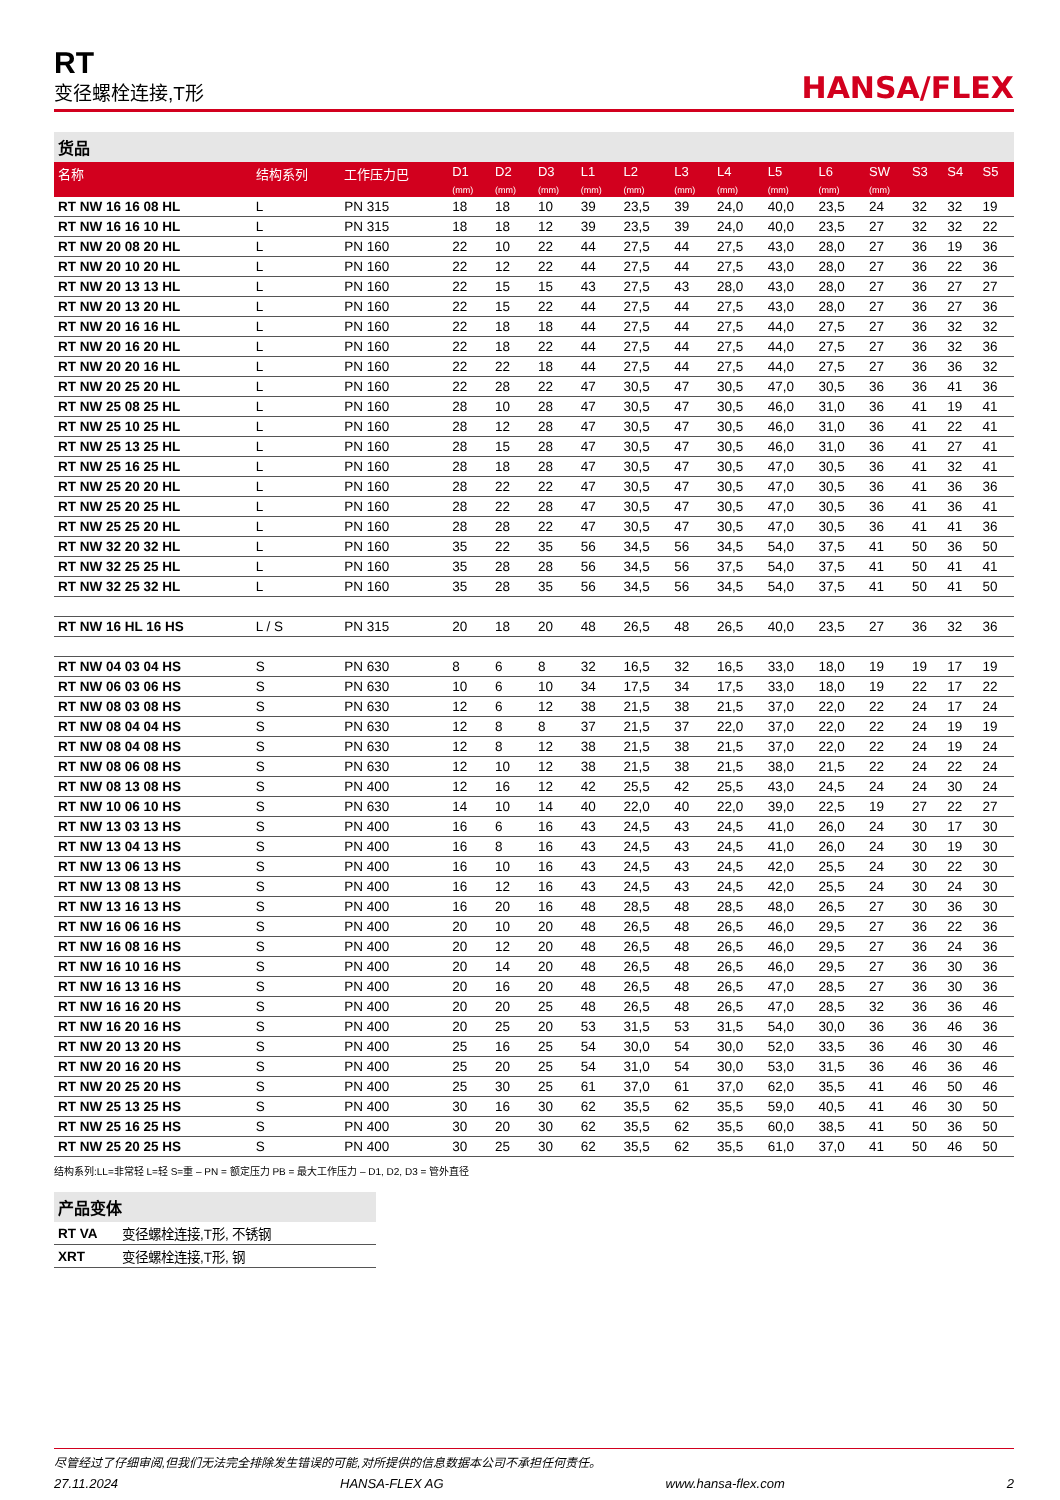RT
变径螺栓连接,T形
HANSA/FLEX
货品
| 名称 | 结构系列 | 工作压力巴 | D1 (mm) | D2 (mm) | D3 (mm) | L1 (mm) | L2 (mm) | L3 (mm) | L4 (mm) | L5 (mm) | L6 (mm) | SW (mm) | S3 | S4 | S5 |
| --- | --- | --- | --- | --- | --- | --- | --- | --- | --- | --- | --- | --- | --- | --- | --- |
| RT NW 16 16 08 HL | L | PN 315 | 18 | 18 | 10 | 39 | 23,5 | 39 | 24,0 | 40,0 | 23,5 | 24 | 32 | 32 | 19 |
| RT NW 16 16 10 HL | L | PN 315 | 18 | 18 | 12 | 39 | 23,5 | 39 | 24,0 | 40,0 | 23,5 | 27 | 32 | 32 | 22 |
| RT NW 20 08 20 HL | L | PN 160 | 22 | 10 | 22 | 44 | 27,5 | 44 | 27,5 | 43,0 | 28,0 | 27 | 36 | 19 | 36 |
| RT NW 20 10 20 HL | L | PN 160 | 22 | 12 | 22 | 44 | 27,5 | 44 | 27,5 | 43,0 | 28,0 | 27 | 36 | 22 | 36 |
| RT NW 20 13 13 HL | L | PN 160 | 22 | 15 | 15 | 43 | 27,5 | 43 | 28,0 | 43,0 | 28,0 | 27 | 36 | 27 | 27 |
| RT NW 20 13 20 HL | L | PN 160 | 22 | 15 | 22 | 44 | 27,5 | 44 | 27,5 | 43,0 | 28,0 | 27 | 36 | 27 | 36 |
| RT NW 20 16 16 HL | L | PN 160 | 22 | 18 | 18 | 44 | 27,5 | 44 | 27,5 | 44,0 | 27,5 | 27 | 36 | 32 | 32 |
| RT NW 20 16 20 HL | L | PN 160 | 22 | 18 | 22 | 44 | 27,5 | 44 | 27,5 | 44,0 | 27,5 | 27 | 36 | 32 | 36 |
| RT NW 20 20 16 HL | L | PN 160 | 22 | 22 | 18 | 44 | 27,5 | 44 | 27,5 | 44,0 | 27,5 | 27 | 36 | 36 | 32 |
| RT NW 20 25 20 HL | L | PN 160 | 22 | 28 | 22 | 47 | 30,5 | 47 | 30,5 | 47,0 | 30,5 | 36 | 36 | 41 | 36 |
| RT NW 25 08 25 HL | L | PN 160 | 28 | 10 | 28 | 47 | 30,5 | 47 | 30,5 | 46,0 | 31,0 | 36 | 41 | 19 | 41 |
| RT NW 25 10 25 HL | L | PN 160 | 28 | 12 | 28 | 47 | 30,5 | 47 | 30,5 | 46,0 | 31,0 | 36 | 41 | 22 | 41 |
| RT NW 25 13 25 HL | L | PN 160 | 28 | 15 | 28 | 47 | 30,5 | 47 | 30,5 | 46,0 | 31,0 | 36 | 41 | 27 | 41 |
| RT NW 25 16 25 HL | L | PN 160 | 28 | 18 | 28 | 47 | 30,5 | 47 | 30,5 | 47,0 | 30,5 | 36 | 41 | 32 | 41 |
| RT NW 25 20 20 HL | L | PN 160 | 28 | 22 | 22 | 47 | 30,5 | 47 | 30,5 | 47,0 | 30,5 | 36 | 41 | 36 | 36 |
| RT NW 25 20 25 HL | L | PN 160 | 28 | 22 | 28 | 47 | 30,5 | 47 | 30,5 | 47,0 | 30,5 | 36 | 41 | 36 | 41 |
| RT NW 25 25 20 HL | L | PN 160 | 28 | 28 | 22 | 47 | 30,5 | 47 | 30,5 | 47,0 | 30,5 | 36 | 41 | 41 | 36 |
| RT NW 32 20 32 HL | L | PN 160 | 35 | 22 | 35 | 56 | 34,5 | 56 | 34,5 | 54,0 | 37,5 | 41 | 50 | 36 | 50 |
| RT NW 32 25 25 HL | L | PN 160 | 35 | 28 | 28 | 56 | 34,5 | 56 | 37,5 | 54,0 | 37,5 | 41 | 50 | 41 | 41 |
| RT NW 32 25 32 HL | L | PN 160 | 35 | 28 | 35 | 56 | 34,5 | 56 | 34,5 | 54,0 | 37,5 | 41 | 50 | 41 | 50 |
| RT NW 16 HL 16 HS | L / S | PN 315 | 20 | 18 | 20 | 48 | 26,5 | 48 | 26,5 | 40,0 | 23,5 | 27 | 36 | 32 | 36 |
| RT NW 04 03 04 HS | S | PN 630 | 8 | 6 | 8 | 32 | 16,5 | 32 | 16,5 | 33,0 | 18,0 | 19 | 19 | 17 | 19 |
| RT NW 06 03 06 HS | S | PN 630 | 10 | 6 | 10 | 34 | 17,5 | 34 | 17,5 | 33,0 | 18,0 | 19 | 22 | 17 | 22 |
| RT NW 08 03 08 HS | S | PN 630 | 12 | 6 | 12 | 38 | 21,5 | 38 | 21,5 | 37,0 | 22,0 | 22 | 24 | 17 | 24 |
| RT NW 08 04 04 HS | S | PN 630 | 12 | 8 | 8 | 37 | 21,5 | 37 | 22,0 | 37,0 | 22,0 | 22 | 24 | 19 | 19 |
| RT NW 08 04 08 HS | S | PN 630 | 12 | 8 | 12 | 38 | 21,5 | 38 | 21,5 | 37,0 | 22,0 | 22 | 24 | 19 | 24 |
| RT NW 08 06 08 HS | S | PN 630 | 12 | 10 | 12 | 38 | 21,5 | 38 | 21,5 | 38,0 | 21,5 | 22 | 24 | 22 | 24 |
| RT NW 08 13 08 HS | S | PN 400 | 12 | 16 | 12 | 42 | 25,5 | 42 | 25,5 | 43,0 | 24,5 | 24 | 24 | 30 | 24 |
| RT NW 10 06 10 HS | S | PN 630 | 14 | 10 | 14 | 40 | 22,0 | 40 | 22,0 | 39,0 | 22,5 | 19 | 27 | 22 | 27 |
| RT NW 13 03 13 HS | S | PN 400 | 16 | 6 | 16 | 43 | 24,5 | 43 | 24,5 | 41,0 | 26,0 | 24 | 30 | 17 | 30 |
| RT NW 13 04 13 HS | S | PN 400 | 16 | 8 | 16 | 43 | 24,5 | 43 | 24,5 | 41,0 | 26,0 | 24 | 30 | 19 | 30 |
| RT NW 13 06 13 HS | S | PN 400 | 16 | 10 | 16 | 43 | 24,5 | 43 | 24,5 | 42,0 | 25,5 | 24 | 30 | 22 | 30 |
| RT NW 13 08 13 HS | S | PN 400 | 16 | 12 | 16 | 43 | 24,5 | 43 | 24,5 | 42,0 | 25,5 | 24 | 30 | 24 | 30 |
| RT NW 13 16 13 HS | S | PN 400 | 16 | 20 | 16 | 48 | 28,5 | 48 | 28,5 | 48,0 | 26,5 | 27 | 30 | 36 | 30 |
| RT NW 16 06 16 HS | S | PN 400 | 20 | 10 | 20 | 48 | 26,5 | 48 | 26,5 | 46,0 | 29,5 | 27 | 36 | 22 | 36 |
| RT NW 16 08 16 HS | S | PN 400 | 20 | 12 | 20 | 48 | 26,5 | 48 | 26,5 | 46,0 | 29,5 | 27 | 36 | 24 | 36 |
| RT NW 16 10 16 HS | S | PN 400 | 20 | 14 | 20 | 48 | 26,5 | 48 | 26,5 | 46,0 | 29,5 | 27 | 36 | 30 | 36 |
| RT NW 16 13 16 HS | S | PN 400 | 20 | 16 | 20 | 48 | 26,5 | 48 | 26,5 | 47,0 | 28,5 | 27 | 36 | 30 | 36 |
| RT NW 16 16 20 HS | S | PN 400 | 20 | 20 | 25 | 48 | 26,5 | 48 | 26,5 | 47,0 | 28,5 | 32 | 36 | 36 | 46 |
| RT NW 16 20 16 HS | S | PN 400 | 20 | 25 | 20 | 53 | 31,5 | 53 | 31,5 | 54,0 | 30,0 | 36 | 36 | 46 | 36 |
| RT NW 20 13 20 HS | S | PN 400 | 25 | 16 | 25 | 54 | 30,0 | 54 | 30,0 | 52,0 | 33,5 | 36 | 46 | 30 | 46 |
| RT NW 20 16 20 HS | S | PN 400 | 25 | 20 | 25 | 54 | 31,0 | 54 | 30,0 | 53,0 | 31,5 | 36 | 46 | 36 | 46 |
| RT NW 20 25 20 HS | S | PN 400 | 25 | 30 | 25 | 61 | 37,0 | 61 | 37,0 | 62,0 | 35,5 | 41 | 46 | 50 | 46 |
| RT NW 25 13 25 HS | S | PN 400 | 30 | 16 | 30 | 62 | 35,5 | 62 | 35,5 | 59,0 | 40,5 | 41 | 46 | 30 | 50 |
| RT NW 25 16 25 HS | S | PN 400 | 30 | 20 | 30 | 62 | 35,5 | 62 | 35,5 | 60,0 | 38,5 | 41 | 50 | 36 | 50 |
| RT NW 25 20 25 HS | S | PN 400 | 30 | 25 | 30 | 62 | 35,5 | 62 | 35,5 | 61,0 | 37,0 | 41 | 50 | 46 | 50 |
结构系列:LL=非常轻 L=轻 S=重 – PN = 额定压力 PB = 最大工作压力 – D1, D2, D3 = 管外直径
产品变体
| RT VA | 变径螺栓连接,T形, 不锈钢 |
| XRT | 变径螺栓连接,T形, 钢 |
尽管经过了仔细审阅,但我们无法完全排除发生错误的可能,对所提供的信息数据本公司不承担任何责任。
27.11.2024 HANSA-FLEX AG www.hansa-flex.com 2